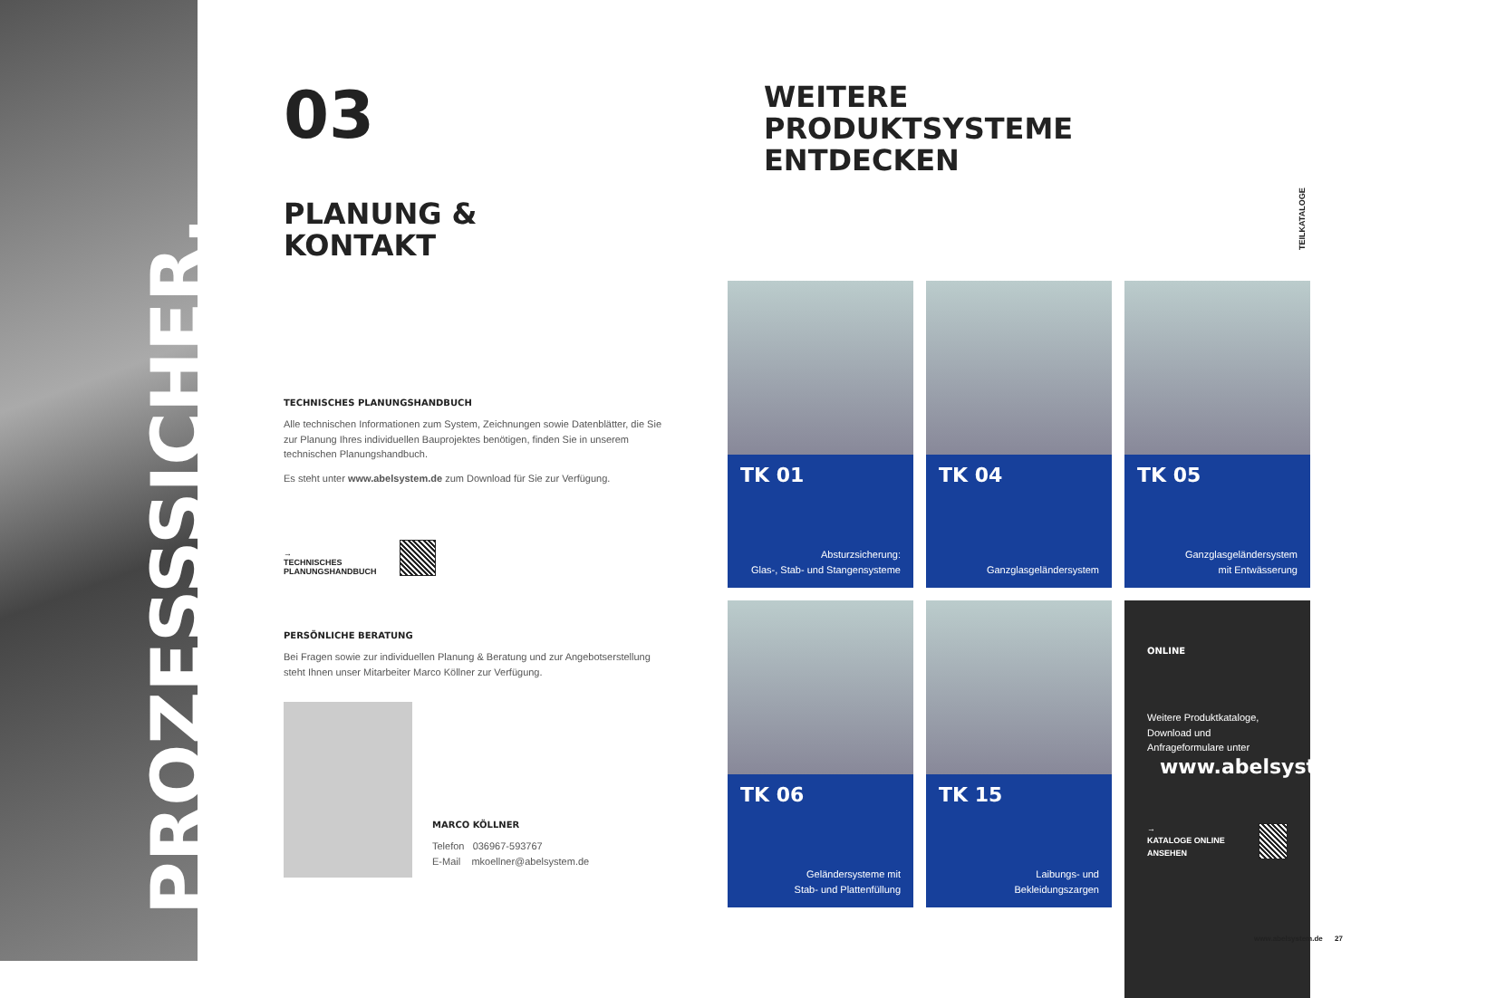PROZESSSICHER.
03
PLANUNG &
KONTAKT
TECHNISCHES PLANUNGSHANDBUCH
Alle technischen Informationen zum System, Zeichnungen sowie Datenblätter, die Sie zur Planung Ihres individuellen Bauprojektes benötigen, finden Sie in unserem technischen Planungshandbuch.
Es steht unter www.abelsystem.de zum Download für Sie zur Verfügung.
→
TECHNISCHES
PLANUNGSHANDBUCH
PERSÖNLICHE BERATUNG
Bei Fragen sowie zur individuellen Planung & Beratung und zur Angebotserstellung steht Ihnen unser Mitarbeiter Marco Köllner zur Verfügung.
MARCO KÖLLNER
Telefon 036967-593767
E-Mail mkoellner@abelsystem.de
WEITERE
PRODUKTSYSTEME
ENTDECKEN
TEILKATALOGE
TK 01
Absturzsicherung:
Glas-, Stab- und Stangensysteme
TK 04
Ganzglasgeländersystem
TK 05
Ganzglasgeländersystem
mit Entwässerung
TK 06
Geländersysteme mit
Stab- und Plattenfüllung
TK 15
Laibungs- und
Bekleidungszargen
ONLINE
Weitere Produktkataloge, Download und Anfrageformulare unter www.abelsystem.de/service
→
KATALOGE ONLINE ANSEHEN
www.abelsystem.de 27